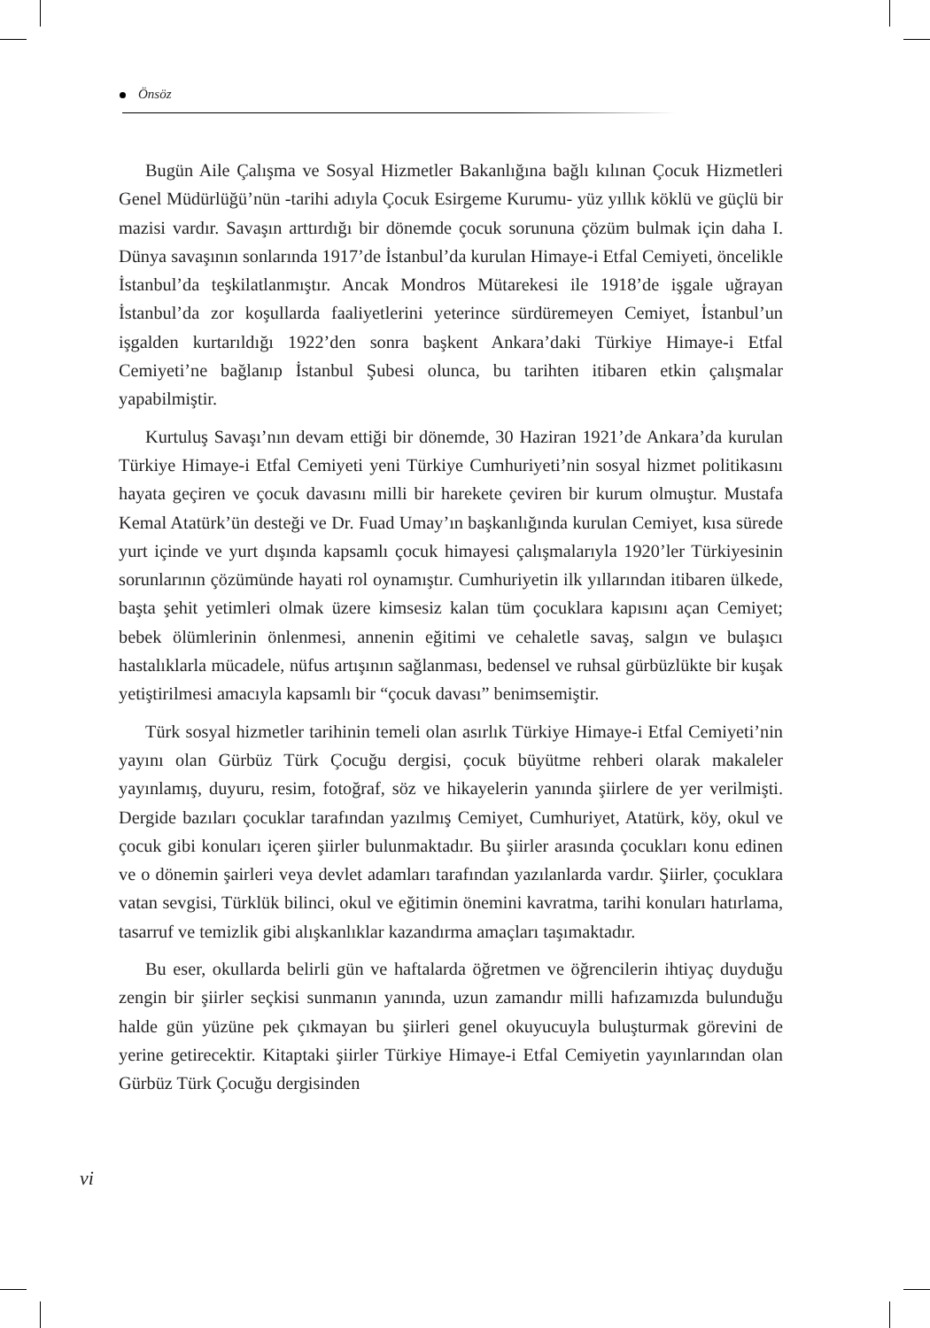Önsöz
Bugün Aile Çalışma ve Sosyal Hizmetler Bakanlığına bağlı kılınan Çocuk Hizmetleri Genel Müdürlüğü’nün -tarihi adıyla Çocuk Esirgeme Kurumu- yüz yıllık köklü ve güçlü bir mazisi vardır. Savaşın arttırdığı bir dönemde çocuk sorununa çözüm bulmak için daha I. Dünya savaşının sonlarında 1917’de İstanbul’da kurulan Himaye-i Etfal Cemiyeti, öncelikle İstanbul’da teşkilatlanmıştır. Ancak Mondros Mütarekesi ile 1918’de işgale uğrayan İstanbul’da zor koşullarda faaliyetlerini yeterince sürdüremeyen Cemiyet, İstanbul’un işgalden kurtarıldığı 1922’den sonra başkent Ankara’daki Türkiye Himaye-i Etfal Cemiyeti’ne bağlanıp İstanbul Şubesi olunca, bu tarihten itibaren etkin çalışmalar yapabilmiştir.
Kurtuluş Savaşı’nın devam ettiği bir dönemde, 30 Haziran 1921’de Ankara’da kurulan Türkiye Himaye-i Etfal Cemiyeti yeni Türkiye Cumhuriyeti’nin sosyal hizmet politikasını hayata geçiren ve çocuk davasını milli bir harekete çeviren bir kurum olmuştur. Mustafa Kemal Atatürk’ün desteği ve Dr. Fuad Umay’ın başkanlığında kurulan Cemiyet, kısa sürede yurt içinde ve yurt dışında kapsamlı çocuk himayesi çalışmalarıyla 1920’ler Türkiyesinin sorunlarının çözümünde hayati rol oynamıştır. Cumhuriyetin ilk yıllarından itibaren ülkede, başta şehit yetimleri olmak üzere kimsesiz kalan tüm çocuklara kapısını açan Cemiyet; bebek ölümlerinin önlenmesi, annenin eğitimi ve cehaletle savaş, salgın ve bulaşıcı hastalıklarla mücadele, nüfus artışının sağlanması, bedensel ve ruhsal gürbüzlükte bir kuşak yetiştirilmesi amacıyla kapsamlı bir “çocuk davası” benimsemiştir.
Türk sosyal hizmetler tarihinin temeli olan asırlık Türkiye Himaye-i Etfal Cemiyeti’nin yayını olan Gürbüz Türk Çocuğu dergisi, çocuk büyütme rehberi olarak makaleler yayınlamış, duyuru, resim, fotoğraf, söz ve hikayelerin yanında şiirlere de yer verilmişti. Dergide bazıları çocuklar tarafından yazılmış Cemiyet, Cumhuriyet, Atatürk, köy, okul ve çocuk gibi konuları içeren şiirler bulunmaktadır. Bu şiirler arasında çocukları konu edinen ve o dönemin şairleri veya devlet adamları tarafından yazılanlarda vardır. Şiirler, çocuklara vatan sevgisi, Türklük bilinci, okul ve eğitimin önemini kavratma, tarihi konuları hatırlama, tasarruf ve temizlik gibi alışkanlıklar kazandırma amaçları taşımaktadır.
Bu eser, okullarda belirli gün ve haftalarda öğretmen ve öğrencilerin ihtiyaç duyduğu zengin bir şiirler seçkisi sunmanın yanında, uzun zamandır milli hafızamızda bulunduğu halde gün yüzüne pek çıkmayan bu şiirleri genel okuyucuyla buluşturmak görevini de yerine getirecektir. Kitaptaki şiirler Türkiye Himaye-i Etfal Cemiyetin yayınlarından olan Gürbüz Türk Çocuğu dergisinden
vi